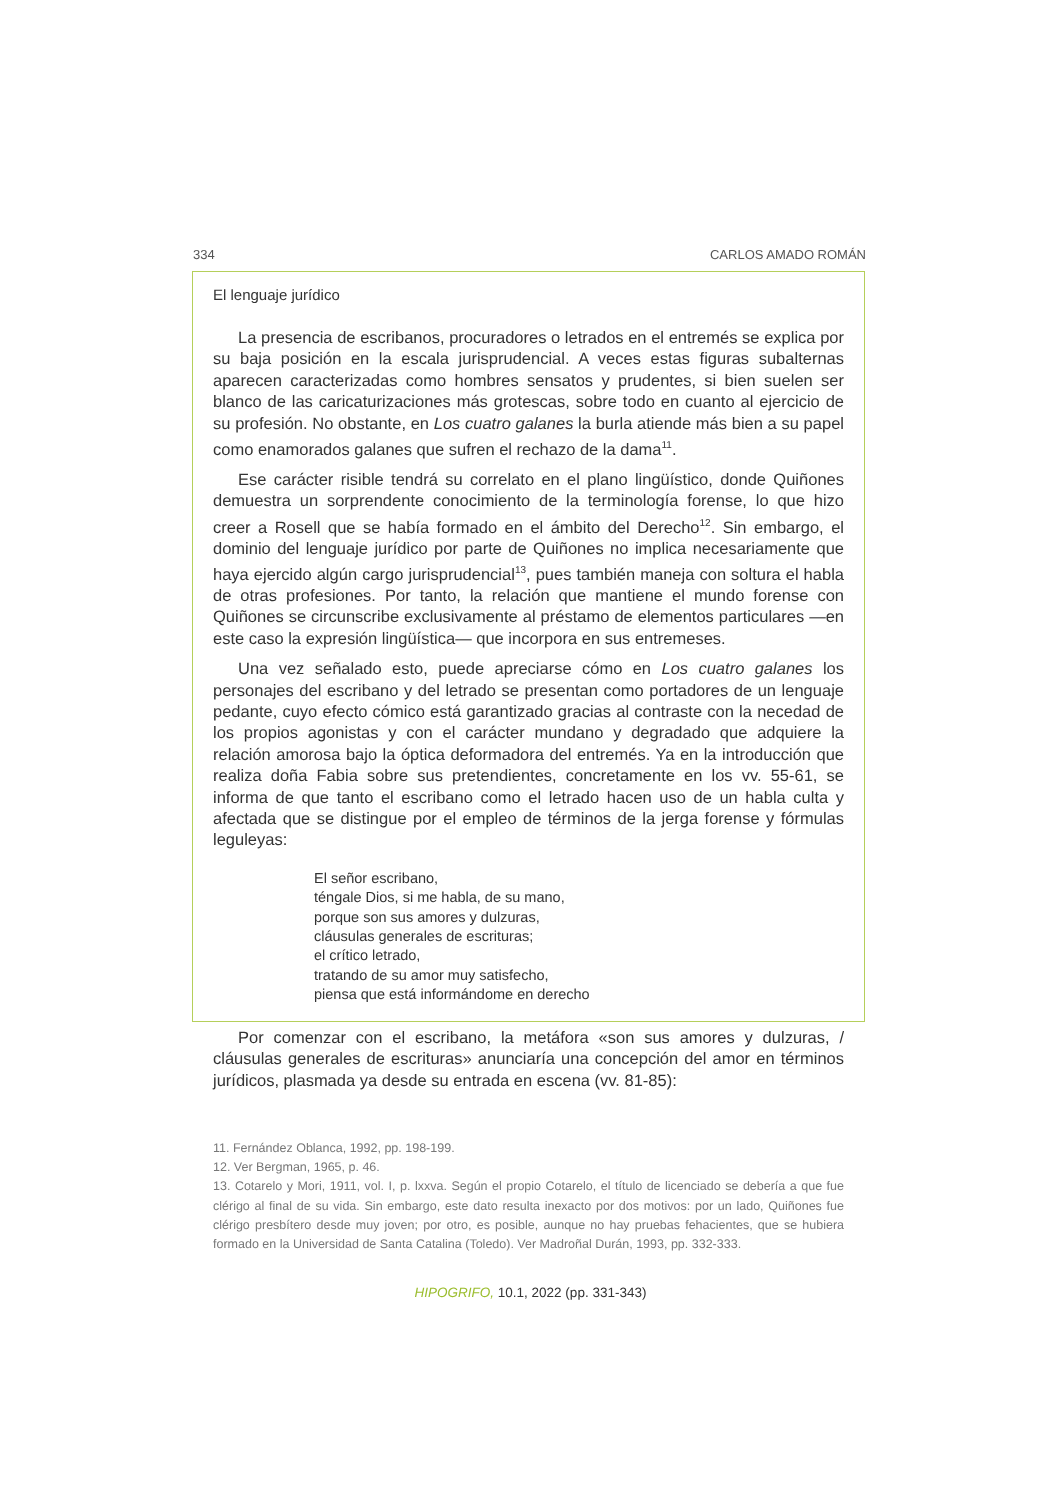334 CARLOS AMADO ROMÁN
El lenguaje jurídico
La presencia de escribanos, procuradores o letrados en el entremés se explica por su baja posición en la escala jurisprudencial. A veces estas figuras subalternas aparecen caracterizadas como hombres sensatos y prudentes, si bien suelen ser blanco de las caricaturizaciones más grotescas, sobre todo en cuanto al ejercicio de su profesión. No obstante, en Los cuatro galanes la burla atiende más bien a su papel como enamorados galanes que sufren el rechazo de la dama<sup>11</sup>.
Ese carácter risible tendrá su correlato en el plano lingüístico, donde Quiñones demuestra un sorprendente conocimiento de la terminología forense, lo que hizo creer a Rosell que se había formado en el ámbito del Derecho<sup>12</sup>. Sin embargo, el dominio del lenguaje jurídico por parte de Quiñones no implica necesariamente que haya ejercido algún cargo jurisprudencial<sup>13</sup>, pues también maneja con soltura el habla de otras profesiones. Por tanto, la relación que mantiene el mundo forense con Quiñones se circunscribe exclusivamente al préstamo de elementos particulares —en este caso la expresión lingüística— que incorpora en sus entremeses.
Una vez señalado esto, puede apreciarse cómo en Los cuatro galanes los personajes del escribano y del letrado se presentan como portadores de un lenguaje pedante, cuyo efecto cómico está garantizado gracias al contraste con la necedad de los propios agonistas y con el carácter mundano y degradado que adquiere la relación amorosa bajo la óptica deformadora del entremés. Ya en la introducción que realiza doña Fabia sobre sus pretendientes, concretamente en los vv. 55-61, se informa de que tanto el escribano como el letrado hacen uso de un habla culta y afectada que se distingue por el empleo de términos de la jerga forense y fórmulas leguleyas:
El señor escribano,
téngale Dios, si me habla, de su mano,
porque son sus amores y dulzuras,
cláusulas generales de escrituras;
el crítico letrado,
tratando de su amor muy satisfecho,
piensa que está informándome en derecho
Por comenzar con el escribano, la metáfora «son sus amores y dulzuras, / cláusulas generales de escrituras» anunciaría una concepción del amor en términos jurídicos, plasmada ya desde su entrada en escena (vv. 81-85):
11. Fernández Oblanca, 1992, pp. 198-199.
12. Ver Bergman, 1965, p. 46.
13. Cotarelo y Mori, 1911, vol. I, p. lxxva. Según el propio Cotarelo, el título de licenciado se debería a que fue clérigo al final de su vida. Sin embargo, este dato resulta inexacto por dos motivos: por un lado, Quiñones fue clérigo presbítero desde muy joven; por otro, es posible, aunque no hay pruebas fehacientes, que se hubiera formado en la Universidad de Santa Catalina (Toledo). Ver Madroñal Durán, 1993, pp. 332-333.
HIPOGRIFO, 10.1, 2022 (pp. 331-343)